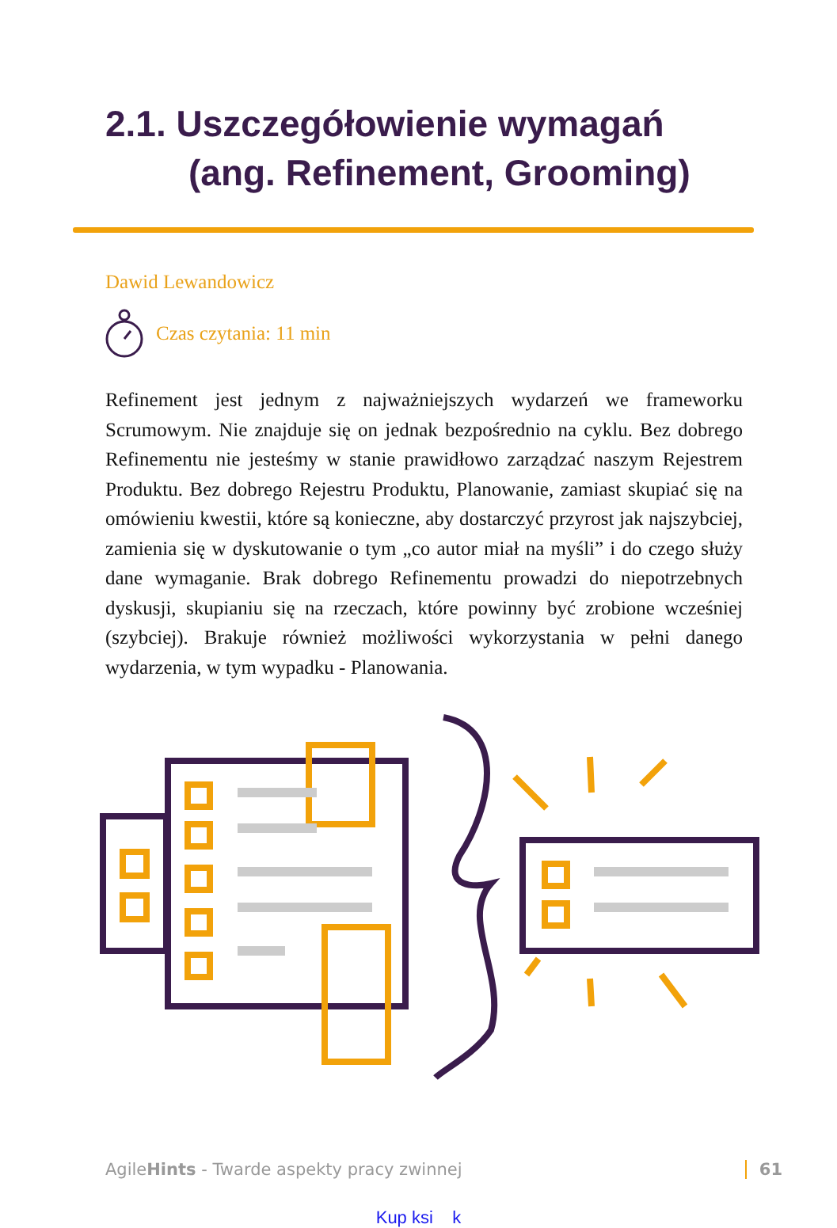2.1. Uszczegółowienie wymagań
(ang. Refinement, Grooming)
Dawid Lewandowicz
Czas czytania: 11 min
Refinement jest jednym z najważniejszych wydarzeń we frameworku Scrumowym. Nie znajduje się on jednak bezpośrednio na cyklu. Bez dobrego Refinementu nie jesteśmy w stanie prawidłowo zarządzać naszym Rejestrem Produktu. Bez dobrego Rejestru Produktu, Planowanie, zamiast skupiać się na omówieniu kwestii, które są konieczne, aby dostarczyć przyrost jak najszybciej, zamienia się w dyskutowanie o tym „co autor miał na myśli” i do czego służy dane wymaganie. Brak dobrego Refinementu prowadzi do niepotrzebnych dyskusji, skupianiu się na rzeczach, które powinny być zrobione wcześniej (szybciej). Brakuje również możliwości wykorzystania w pełni danego wydarzenia, w tym wypadku - Planowania.
AgileHints - Twarde aspekty pracy zwinnej 61
Kup ksi k